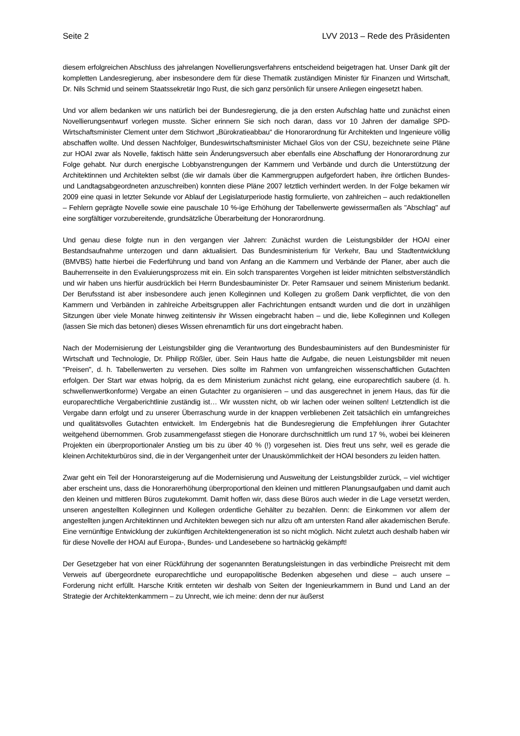Seite 2 LVV 2013 – Rede des Präsidenten
diesem erfolgreichen Abschluss des jahrelangen Novellierungsverfahrens entscheidend beigetragen hat. Unser Dank gilt der kompletten Landesregierung, aber insbesondere dem für diese Thematik zuständigen Minister für Finanzen und Wirtschaft, Dr. Nils Schmid und seinem Staatssekretär Ingo Rust, die sich ganz persönlich für unsere Anliegen eingesetzt haben.
Und vor allem bedanken wir uns natürlich bei der Bundesregierung, die ja den ersten Aufschlag hatte und zunächst einen Novellierungsentwurf vorlegen musste. Sicher erinnern Sie sich noch daran, dass vor 10 Jahren der damalige SPD-Wirtschaftsminister Clement unter dem Stichwort „Bürokratieabbau“ die Honorarordnung für Architekten und Ingenieure völlig abschaffen wollte. Und dessen Nachfolger, Bundeswirtschaftsminister Michael Glos von der CSU, bezeichnete seine Pläne zur HOAI zwar als Novelle, faktisch hätte sein Änderungsversuch aber ebenfalls eine Abschaffung der Honorarordnung zur Folge gehabt. Nur durch energische Lobbyanstrengungen der Kammern und Verbände und durch die Unterstützung der Architektinnen und Architekten selbst (die wir damals über die Kammergruppen aufgefordert haben, ihre örtlichen Bundes- und Landtagsabgeordneten anzuschreiben) konnten diese Pläne 2007 letztlich verhindert werden. In der Folge bekamen wir 2009 eine quasi in letzter Sekunde vor Ablauf der Legislaturperiode hastig formulierte, von zahlreichen – auch redaktionellen – Fehlern geprägte Novelle sowie eine pauschale 10 %-ige Erhöhung der Tabellenwerte gewissermaßen als "Abschlag" auf eine sorgfältiger vorzubereitende, grundsätzliche Überarbeitung der Honorarordnung.
Und genau diese folgte nun in den vergangen vier Jahren: Zunächst wurden die Leistungsbilder der HOAI einer Bestandsaufnahme unterzogen und dann aktualisiert. Das Bundesministerium für Verkehr, Bau und Stadtentwicklung (BMVBS) hatte hierbei die Federführung und band von Anfang an die Kammern und Verbände der Planer, aber auch die Bauherrenseite in den Evaluierungsprozess mit ein. Ein solch transparentes Vorgehen ist leider mitnichten selbstverständlich und wir haben uns hierfür ausdrücklich bei Herrn Bundesbauminister Dr. Peter Ramsauer und seinem Ministerium bedankt. Der Berufsstand ist aber insbesondere auch jenen Kolleginnen und Kollegen zu großem Dank verpflichtet, die von den Kammern und Verbänden in zahlreiche Arbeitsgruppen aller Fachrichtungen entsandt wurden und die dort in unzähligen Sitzungen über viele Monate hinweg zeitintensiv ihr Wissen eingebracht haben – und die, liebe Kolleginnen und Kollegen (lassen Sie mich das betonen) dieses Wissen ehrenamtlich für uns dort eingebracht haben.
Nach der Modernisierung der Leistungsbilder ging die Verantwortung des Bundesbauministers auf den Bundesminister für Wirtschaft und Technologie, Dr. Philipp Rößler, über. Sein Haus hatte die Aufgabe, die neuen Leistungsbilder mit neuen "Preisen", d. h. Tabellenwerten zu versehen. Dies sollte im Rahmen von umfangreichen wissenschaftlichen Gutachten erfolgen. Der Start war etwas holprig, da es dem Ministerium zunächst nicht gelang, eine europarechtlich saubere (d. h. schwellenwertkonforme) Vergabe an einen Gutachter zu organisieren – und das ausgerechnet in jenem Haus, das für die europarechtliche Vergaberichtlinie zuständig ist… Wir wussten nicht, ob wir lachen oder weinen sollten! Letztendlich ist die Vergabe dann erfolgt und zu unserer Überraschung wurde in der knappen verbliebenen Zeit tatsächlich ein umfangreiches und qualitätsvolles Gutachten entwickelt. Im Endergebnis hat die Bundesregierung die Empfehlungen ihrer Gutachter weitgehend übernommen. Grob zusammengefasst stiegen die Honorare durchschnittlich um rund 17 %, wobei bei kleineren Projekten ein überproportionaler Anstieg um bis zu über 40 % (!) vorgesehen ist. Dies freut uns sehr, weil es gerade die kleinen Architekturbüros sind, die in der Vergangenheit unter der Unauskömmlichkeit der HOAI besonders zu leiden hatten.
Zwar geht ein Teil der Honorarsteigerung auf die Modernisierung und Ausweitung der Leistungsbilder zurück, – viel wichtiger aber erscheint uns, dass die Honorarerhöhung überproportional den kleinen und mittleren Planungsaufgaben und damit auch den kleinen und mittleren Büros zugutekommt. Damit hoffen wir, dass diese Büros auch wieder in die Lage versetzt werden, unseren angestellten Kolleginnen und Kollegen ordentliche Gehälter zu bezahlen. Denn: die Einkommen vor allem der angestellten jungen Architektinnen und Architekten bewegen sich nur allzu oft am untersten Rand aller akademischen Berufe. Eine vernünftige Entwicklung der zukünftigen Architektengeneration ist so nicht möglich. Nicht zuletzt auch deshalb haben wir für diese Novelle der HOAI auf Europa-, Bundes- und Landesebene so hartnäckig gekämpft!
Der Gesetzgeber hat von einer Rückführung der sogenannten Beratungsleistungen in das verbindliche Preisrecht mit dem Verweis auf übergeordnete europarechtliche und europapolitische Bedenken abgesehen und diese – auch unsere – Forderung nicht erfüllt. Harsche Kritik ernteten wir deshalb von Seiten der Ingenieurkammern in Bund und Land an der Strategie der Architektenkammern – zu Unrecht, wie ich meine: denn der nur äußerst